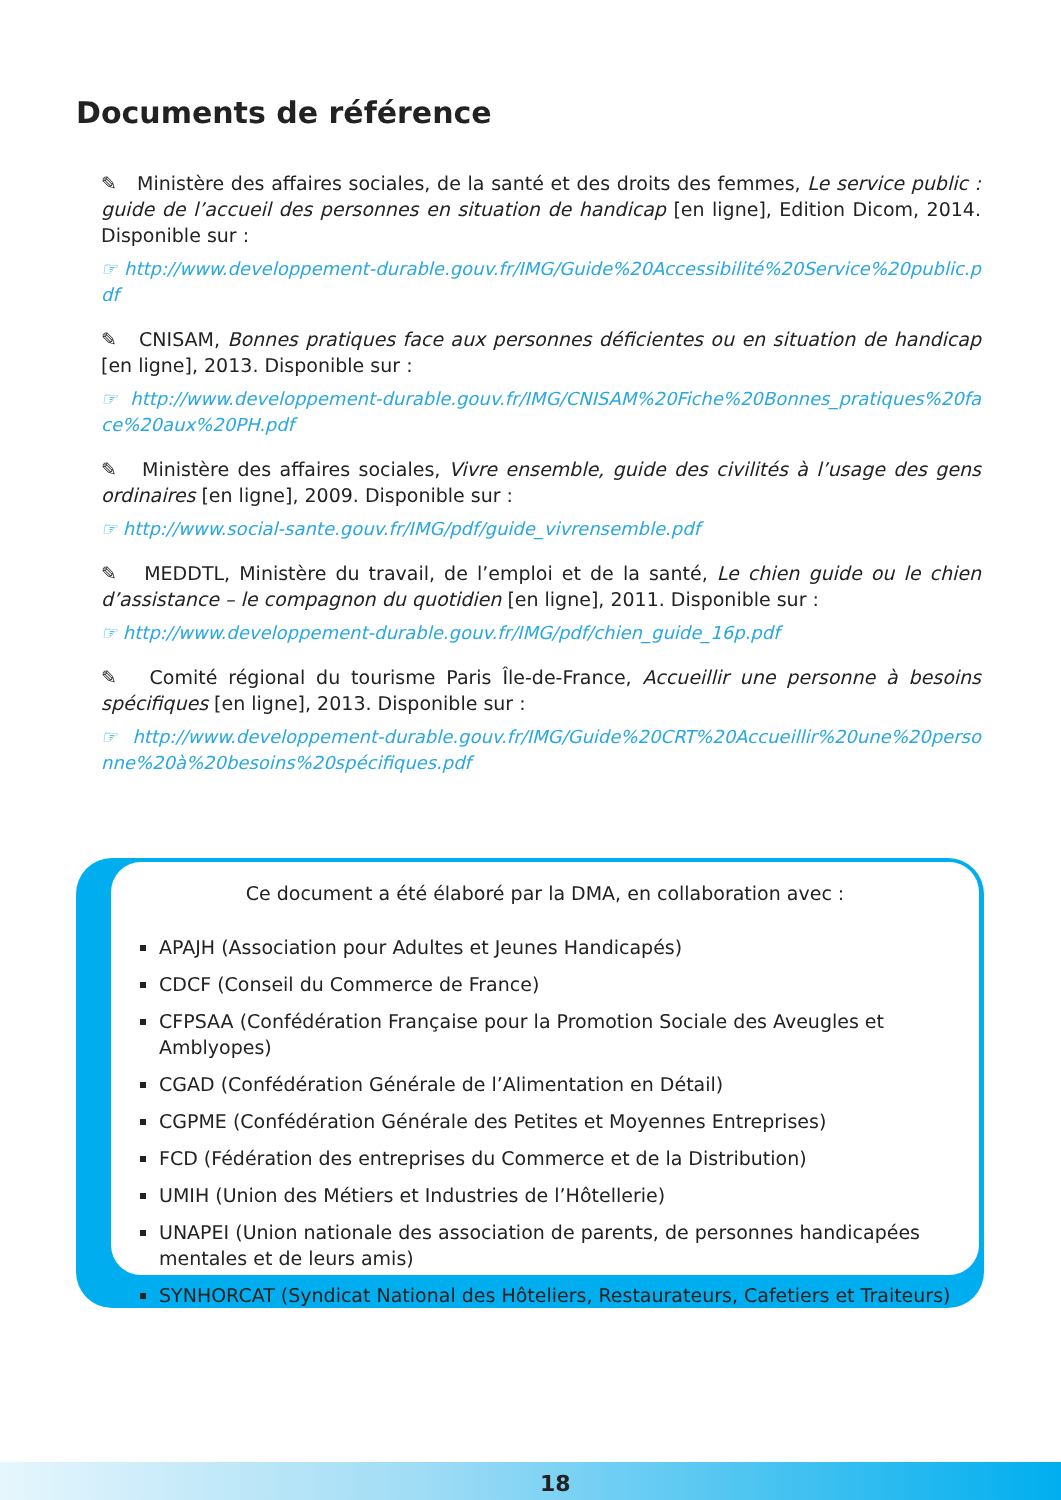Documents de référence
✎ Ministère des affaires sociales, de la santé et des droits des femmes, Le service public : guide de l’accueil des personnes en situation de handicap [en ligne], Edition Dicom, 2014. Disponible sur :
☞ http://www.developpement-durable.gouv.fr/IMG/Guide%20Accessibilité%20Service%20public.pdf
✎ CNISAM, Bonnes pratiques face aux personnes déficientes ou en situation de handicap [en ligne], 2013. Disponible sur :
☞ http://www.developpement-durable.gouv.fr/IMG/CNISAM%20Fiche%20Bonnes_pratiques%20face%20aux%20PH.pdf
✎ Ministère des affaires sociales, Vivre ensemble, guide des civilités à l’usage des gens ordinaires [en ligne], 2009. Disponible sur :
☞ http://www.social-sante.gouv.fr/IMG/pdf/guide_vivrensemble.pdf
✎ MEDDTL, Ministère du travail, de l’emploi et de la santé, Le chien guide ou le chien d’assistance – le compagnon du quotidien [en ligne], 2011. Disponible sur :
☞ http://www.developpement-durable.gouv.fr/IMG/pdf/chien_guide_16p.pdf
✎ Comité régional du tourisme Paris Île-de-France, Accueillir une personne à besoins spécifiques [en ligne], 2013. Disponible sur :
☞ http://www.developpement-durable.gouv.fr/IMG/Guide%20CRT%20Accueillir%20une%20personne%20à%20besoins%20spécifiques.pdf
Ce document a été élaboré par la DMA, en collaboration avec :
APAJH (Association pour Adultes et Jeunes Handicapés)
CDCF (Conseil du Commerce de France)
CFPSAA (Confédération Française pour la Promotion Sociale des Aveugles et Amblyopes)
CGAD (Confédération Générale de l’Alimentation en Détail)
CGPME (Confédération Générale des Petites et Moyennes Entreprises)
FCD (Fédération des entreprises du Commerce et de la Distribution)
UMIH (Union des Métiers et Industries de l’Hôtellerie)
UNAPEI (Union nationale des association de parents, de personnes handicapées mentales et de leurs amis)
SYNHORCAT (Syndicat National des Hôteliers, Restaurateurs, Cafetiers et Traiteurs)
18